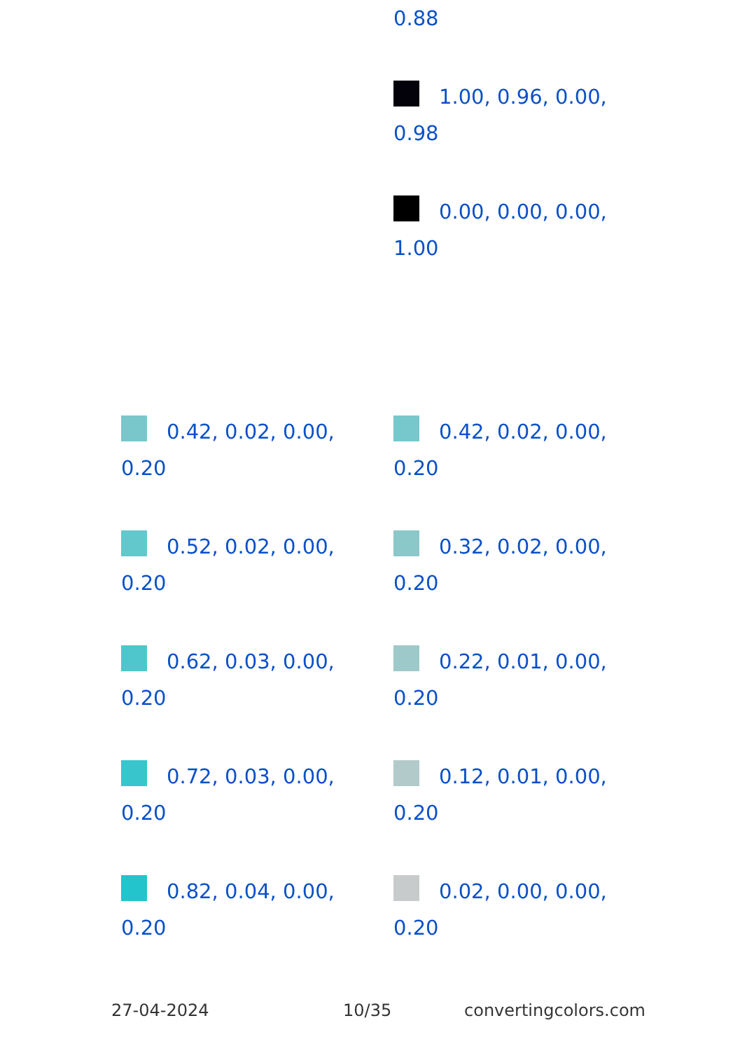0.88
1.00, 0.96, 0.00, 0.98
0.00, 0.00, 0.00, 1.00
0.42, 0.02, 0.00, 0.20
0.42, 0.02, 0.00, 0.20
0.52, 0.02, 0.00, 0.20
0.32, 0.02, 0.00, 0.20
0.62, 0.03, 0.00, 0.20
0.22, 0.01, 0.00, 0.20
0.72, 0.03, 0.00, 0.20
0.12, 0.01, 0.00, 0.20
0.82, 0.04, 0.00, 0.20
0.02, 0.00, 0.00, 0.20
27-04-2024 10/35 convertingcolors.com